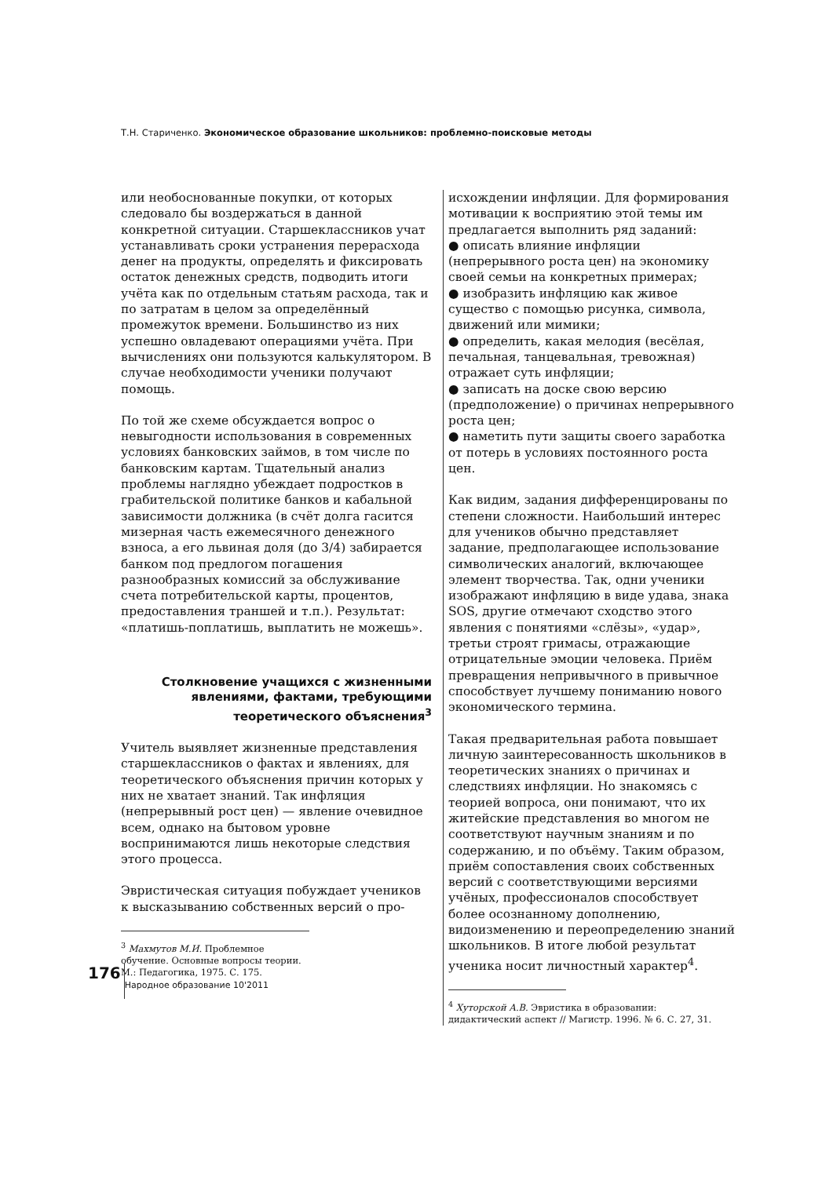Т.Н. Стариченко. Экономическое образование школьников: проблемно-поисковые методы
или необоснованные покупки, от которых следовало бы воздержаться в данной конкретной ситуации. Старшеклассников учат устанавливать сроки устранения перерасхода денег на продукты, определять и фиксировать остаток денежных средств, подводить итоги учёта как по отдельным статьям расхода, так и по затратам в целом за определённый промежуток времени. Большинство из них успешно овладевают операциями учёта. При вычислениях они пользуются калькулятором. В случае необходимости ученики получают помощь.
По той же схеме обсуждается вопрос о невыгодности использования в современных условиях банковских займов, в том числе по банковским картам. Тщательный анализ проблемы наглядно убеждает подростков в грабительской политике банков и кабальной зависимости должника (в счёт долга гасится мизерная часть ежемесячного денежного взноса, а его львиная доля (до 3/4) забирается банком под предлогом погашения разнообразных комиссий за обслуживание счета потребительской карты, процентов, предоставления траншей и т.п.). Результат: «платишь-поплатишь, выплатить не можешь».
Столкновение учащихся с жизненными явлениями, фактами, требующими теоретического объяснения<sup>3</sup>
Учитель выявляет жизненные представления старшеклассников о фактах и явлениях, для теоретического объяснения причин которых у них не хватает знаний. Так инфляция (непрерывный рост цен) — явление очевидное всем, однако на бытовом уровне воспринимаются лишь некоторые следствия этого процесса.
Эвристическая ситуация побуждает учеников к высказыванию собственных версий о про-
<sup>3</sup> Махмутов М.И. Проблемное обучение. Основные вопросы теории. М.: Педагогика, 1975. С. 175.
исхождении инфляции. Для формирования мотивации к восприятию этой темы им предлагается выполнить ряд заданий:
● описать влияние инфляции (непрерывного роста цен) на экономику своей семьи на конкретных примерах;
● изобразить инфляцию как живое существо с помощью рисунка, символа, движений или мимики;
● определить, какая мелодия (весёлая, печальная, танцевальная, тревожная) отражает суть инфляции;
● записать на доске свою версию (предположение) о причинах непрерывного роста цен;
● наметить пути защиты своего заработка от потерь в условиях постоянного роста цен.
Как видим, задания дифференцированы по степени сложности. Наибольший интерес для учеников обычно представляет задание, предполагающее использование символических аналогий, включающее элемент творчества. Так, одни ученики изображают инфляцию в виде удава, знака SOS, другие отмечают сходство этого явления с понятиями «слёзы», «удар», третьи строят гримасы, отражающие отрицательные эмоции человека. Приём превращения непривычного в привычное способствует лучшему пониманию нового экономического термина.
Такая предварительная работа повышает личную заинтересованность школьников в теоретических знаниях о причинах и следствиях инфляции. Но знакомясь с теорией вопроса, они понимают, что их житейские представления во многом не соответствуют научным знаниям и по содержанию, и по объёму. Таким образом, приём сопоставления своих собственных версий с соответствующими версиями учёных, профессионалов способствует более осознанному дополнению, видоизменению и переопределению знаний школьников. В итоге любой результат ученика носит личностный характер<sup>4</sup>.
<sup>4</sup> Хуторской А.В. Эвристика в образовании: дидактический аспект // Магистр. 1996. № 6. С. 27, 31.
176 Народное образование 10'2011